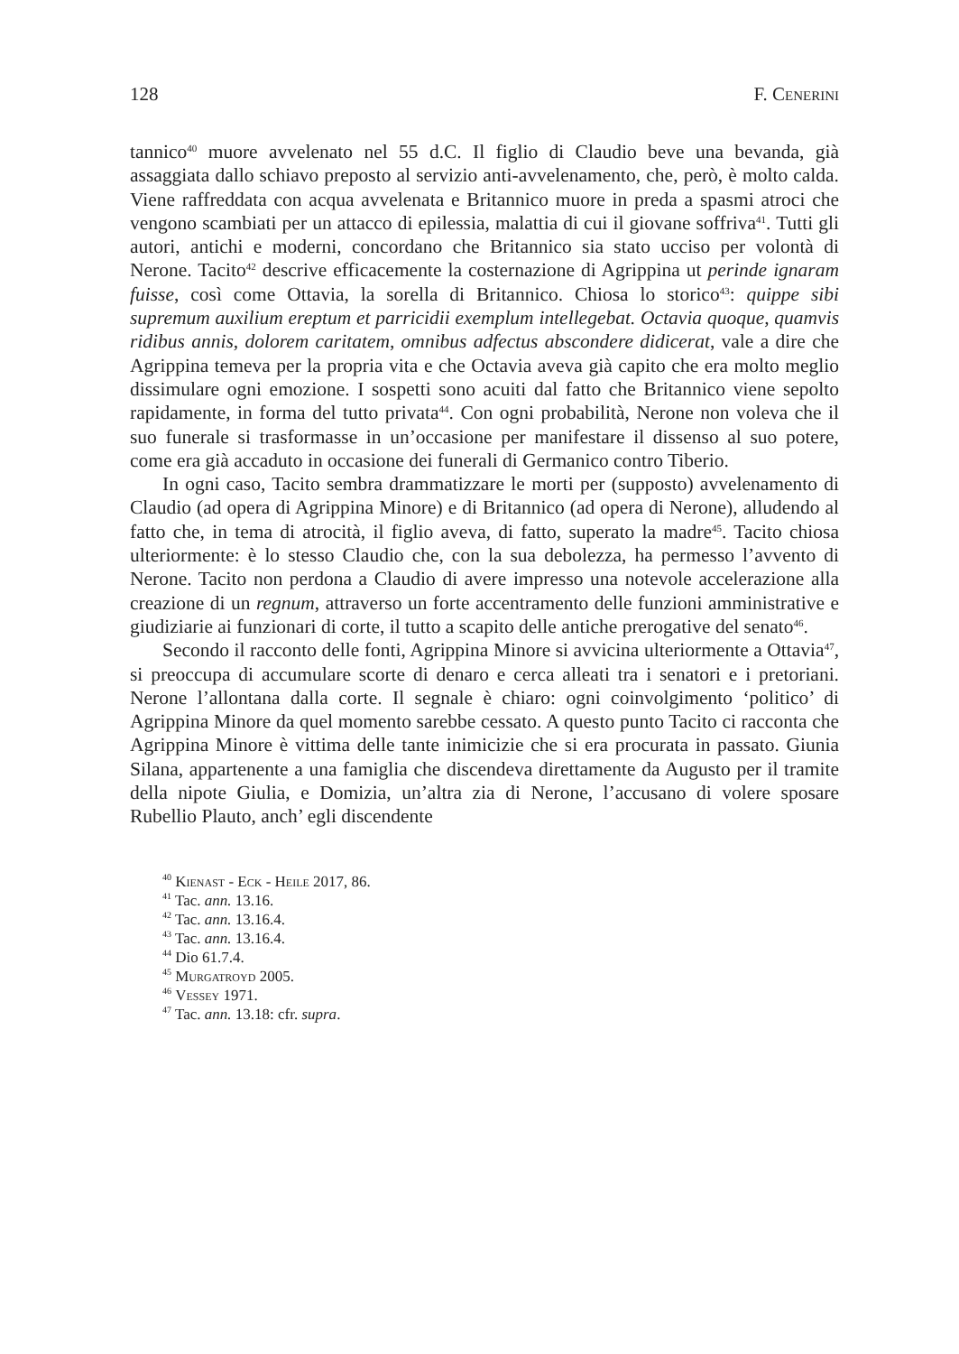128 F. Cenerini
tannico<sup>40</sup> muore avvelenato nel 55 d.C. Il figlio di Claudio beve una bevanda, già assaggiata dallo schiavo preposto al servizio anti-avvelenamento, che, però, è molto calda. Viene raffreddata con acqua avvelenata e Britannico muore in preda a spasmi atroci che vengono scambiati per un attacco di epilessia, malattia di cui il giovane soffriva<sup>41</sup>. Tutti gli autori, antichi e moderni, concordano che Britannico sia stato ucciso per volontà di Nerone. Tacito<sup>42</sup> descrive efficacemente la costernazione di Agrippina ut perinde ignaram fuisse, così come Ottavia, la sorella di Britannico. Chiosa lo storico<sup>43</sup>: quippe sibi supremum auxilium ereptum et parricidii exemplum intellegebat. Octavia quoque, quamvis ridibus annis, dolorem caritatem, omnibus adfectus abscondere didicerat, vale a dire che Agrippina temeva per la propria vita e che Octavia aveva già capito che era molto meglio dissimulare ogni emozione. I sospetti sono acuiti dal fatto che Britannico viene sepolto rapidamente, in forma del tutto privata<sup>44</sup>. Con ogni probabilità, Nerone non voleva che il suo funerale si trasformasse in un’occasione per manifestare il dissenso al suo potere, come era già accaduto in occasione dei funerali di Germanico contro Tiberio.
In ogni caso, Tacito sembra drammatizzare le morti per (supposto) avvelenamento di Claudio (ad opera di Agrippina Minore) e di Britannico (ad opera di Nerone), alludendo al fatto che, in tema di atrocità, il figlio aveva, di fatto, superato la madre<sup>45</sup>. Tacito chiosa ulteriormente: è lo stesso Claudio che, con la sua debolezza, ha permesso l’avvento di Nerone. Tacito non perdona a Claudio di avere impresso una notevole accelerazione alla creazione di un regnum, attraverso un forte accentramento delle funzioni amministrative e giudiziarie ai funzionari di corte, il tutto a scapito delle antiche prerogative del senato<sup>46</sup>.
Secondo il racconto delle fonti, Agrippina Minore si avvicina ulteriormente a Ottavia<sup>47</sup>, si preoccupa di accumulare scorte di denaro e cerca alleati tra i senatori e i pretoriani. Nerone l’allontana dalla corte. Il segnale è chiaro: ogni coinvolgimento ‘politico’ di Agrippina Minore da quel momento sarebbe cessato. A questo punto Tacito ci racconta che Agrippina Minore è vittima delle tante inimicizie che si era procurata in passato. Giunia Silana, appartenente a una famiglia che discendeva direttamente da Augusto per il tramite della nipote Giulia, e Domizia, un’altra zia di Nerone, l’accusano di volere sposare Rubellio Plauto, anch’ egli discendente
<sup>40</sup> Kienast - Eck - Heile 2017, 86.
<sup>41</sup> Tac. ann. 13.16.
<sup>42</sup> Tac. ann. 13.16.4.
<sup>43</sup> Tac. ann. 13.16.4.
<sup>44</sup> Dio 61.7.4.
<sup>45</sup> Murgatroyd 2005.
<sup>46</sup> Vessey 1971.
<sup>47</sup> Tac. ann. 13.18: cfr. supra.